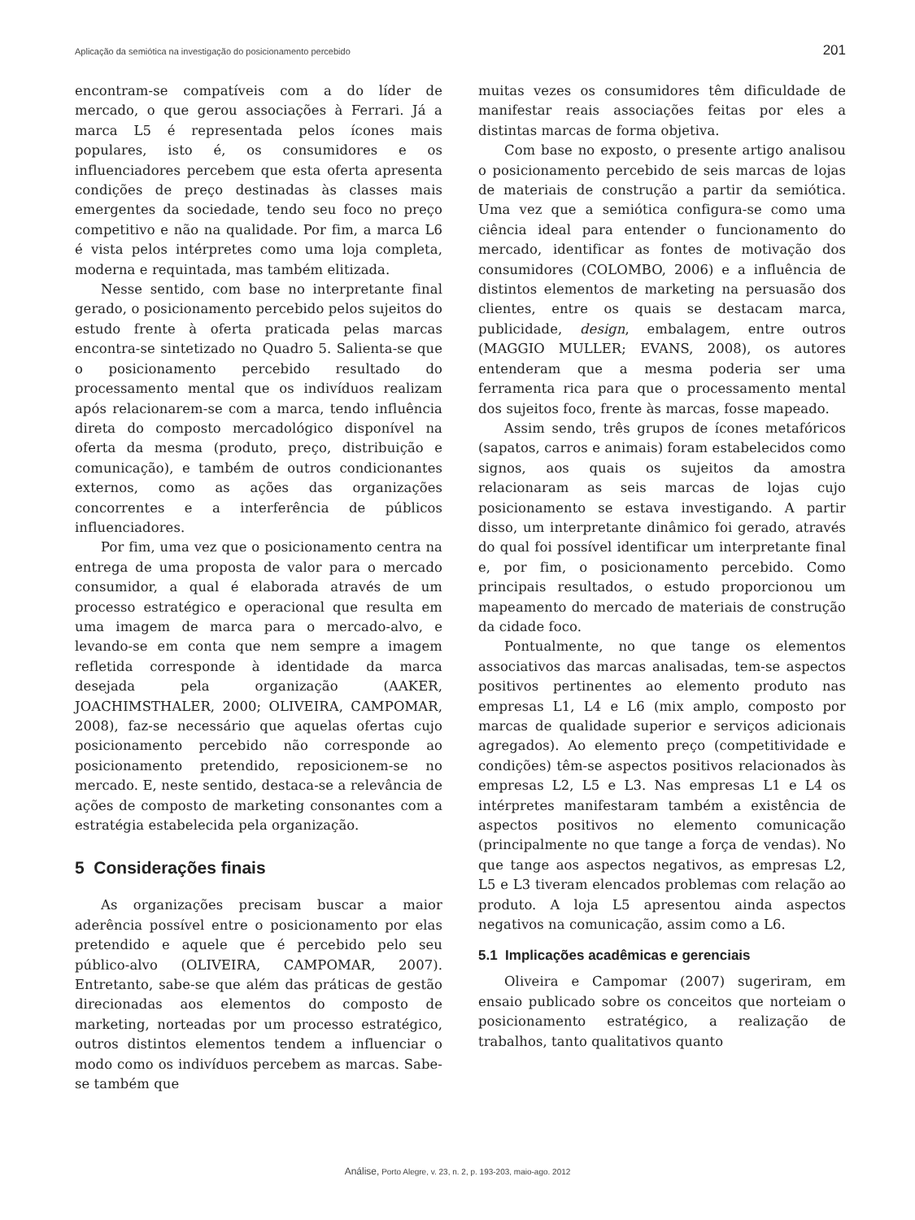Aplicação da semiótica na investigação do posicionamento percebido 201
encontram-se compatíveis com a do líder de mercado, o que gerou associações à Ferrari. Já a marca L5 é representada pelos ícones mais populares, isto é, os consumidores e os influenciadores percebem que esta oferta apresenta condições de preço destinadas às classes mais emergentes da sociedade, tendo seu foco no preço competitivo e não na qualidade. Por fim, a marca L6 é vista pelos intérpretes como uma loja completa, moderna e requintada, mas também elitizada.
Nesse sentido, com base no interpretante final gerado, o posicionamento percebido pelos sujeitos do estudo frente à oferta praticada pelas marcas encontra-se sintetizado no Quadro 5. Salienta-se que o posicionamento percebido resultado do processamento mental que os indivíduos realizam após relacionarem-se com a marca, tendo influência direta do composto mercadológico disponível na oferta da mesma (produto, preço, distribuição e comunicação), e também de outros condicionantes externos, como as ações das organizações concorrentes e a interferência de públicos influenciadores.
Por fim, uma vez que o posicionamento centra na entrega de uma proposta de valor para o mercado consumidor, a qual é elaborada através de um processo estratégico e operacional que resulta em uma imagem de marca para o mercado-alvo, e levando-se em conta que nem sempre a imagem refletida corresponde à identidade da marca desejada pela organização (AAKER, JOACHIMSTHALER, 2000; OLIVEIRA, CAMPOMAR, 2008), faz-se necessário que aquelas ofertas cujo posicionamento percebido não corresponde ao posicionamento pretendido, reposicionem-se no mercado. E, neste sentido, destaca-se a relevância de ações de composto de marketing consonantes com a estratégia estabelecida pela organização.
5 Considerações finais
As organizações precisam buscar a maior aderência possível entre o posicionamento por elas pretendido e aquele que é percebido pelo seu público-alvo (OLIVEIRA, CAMPOMAR, 2007). Entretanto, sabe-se que além das práticas de gestão direcionadas aos elementos do composto de marketing, norteadas por um processo estratégico, outros distintos elementos tendem a influenciar o modo como os indivíduos percebem as marcas. Sabe-se também que
muitas vezes os consumidores têm dificuldade de manifestar reais associações feitas por eles a distintas marcas de forma objetiva.
Com base no exposto, o presente artigo analisou o posicionamento percebido de seis marcas de lojas de materiais de construção a partir da semiótica. Uma vez que a semiótica configura-se como uma ciência ideal para entender o funcionamento do mercado, identificar as fontes de motivação dos consumidores (COLOMBO, 2006) e a influência de distintos elementos de marketing na persuasão dos clientes, entre os quais se destacam marca, publicidade, design, embalagem, entre outros (MAGGIO MULLER; EVANS, 2008), os autores entenderam que a mesma poderia ser uma ferramenta rica para que o processamento mental dos sujeitos foco, frente às marcas, fosse mapeado.
Assim sendo, três grupos de ícones metafóricos (sapatos, carros e animais) foram estabelecidos como signos, aos quais os sujeitos da amostra relacionaram as seis marcas de lojas cujo posicionamento se estava investigando. A partir disso, um interpretante dinâmico foi gerado, através do qual foi possível identificar um interpretante final e, por fim, o posicionamento percebido. Como principais resultados, o estudo proporcionou um mapeamento do mercado de materiais de construção da cidade foco.
Pontualmente, no que tange os elementos associativos das marcas analisadas, tem-se aspectos positivos pertinentes ao elemento produto nas empresas L1, L4 e L6 (mix amplo, composto por marcas de qualidade superior e serviços adicionais agregados). Ao elemento preço (competitividade e condições) têm-se aspectos positivos relacionados às empresas L2, L5 e L3. Nas empresas L1 e L4 os intérpretes manifestaram também a existência de aspectos positivos no elemento comunicação (principalmente no que tange a força de vendas). No que tange aos aspectos negativos, as empresas L2, L5 e L3 tiveram elencados problemas com relação ao produto. A loja L5 apresentou ainda aspectos negativos na comunicação, assim como a L6.
5.1 Implicações acadêmicas e gerenciais
Oliveira e Campomar (2007) sugeriram, em ensaio publicado sobre os conceitos que norteiam o posicionamento estratégico, a realização de trabalhos, tanto qualitativos quanto
Análise, Porto Alegre, v. 23, n. 2, p. 193-203, maio-ago. 2012